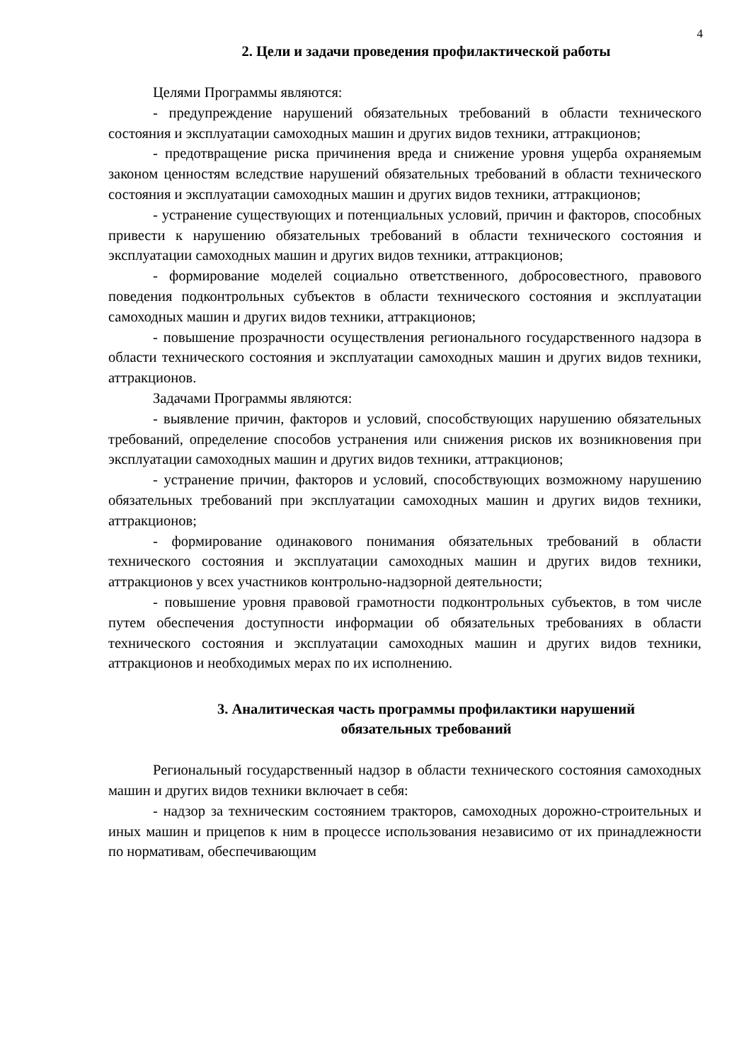4
2. Цели и задачи проведения профилактической работы
Целями Программы являются:
- предупреждение нарушений обязательных требований в области технического состояния и эксплуатации самоходных машин и других видов техники, аттракционов;
- предотвращение риска причинения вреда и снижение уровня ущерба охраняемым законом ценностям вследствие нарушений обязательных требований в области технического состояния и эксплуатации самоходных машин и других видов техники, аттракционов;
- устранение существующих и потенциальных условий, причин и факторов, способных привести к нарушению обязательных требований в области технического состояния и эксплуатации самоходных машин и других видов техники, аттракционов;
- формирование моделей социально ответственного, добросовестного, правового поведения подконтрольных субъектов в области технического состояния и эксплуатации самоходных машин и других видов техники, аттракционов;
- повышение прозрачности осуществления регионального государственного надзора в области технического состояния и эксплуатации самоходных машин и других видов техники, аттракционов.
Задачами Программы являются:
- выявление причин, факторов и условий, способствующих нарушению обязательных требований, определение способов устранения или снижения рисков их возникновения при эксплуатации самоходных машин и других видов техники, аттракционов;
- устранение причин, факторов и условий, способствующих возможному нарушению обязательных требований при эксплуатации самоходных машин и других видов техники, аттракционов;
- формирование одинакового понимания обязательных требований в области технического состояния и эксплуатации самоходных машин и других видов техники, аттракционов у всех участников контрольно-надзорной деятельности;
- повышение уровня правовой грамотности подконтрольных субъектов, в том числе путем обеспечения доступности информации об обязательных требованиях в области технического состояния и эксплуатации самоходных машин и других видов техники, аттракционов и необходимых мерах по их исполнению.
3. Аналитическая часть программы профилактики нарушений
обязательных требований
Региональный государственный надзор в области технического состояния самоходных машин и других видов техники включает в себя:
- надзор за техническим состоянием тракторов, самоходных дорожно-строительных и иных машин и прицепов к ним в процессе использования независимо от их принадлежности по нормативам, обеспечивающим